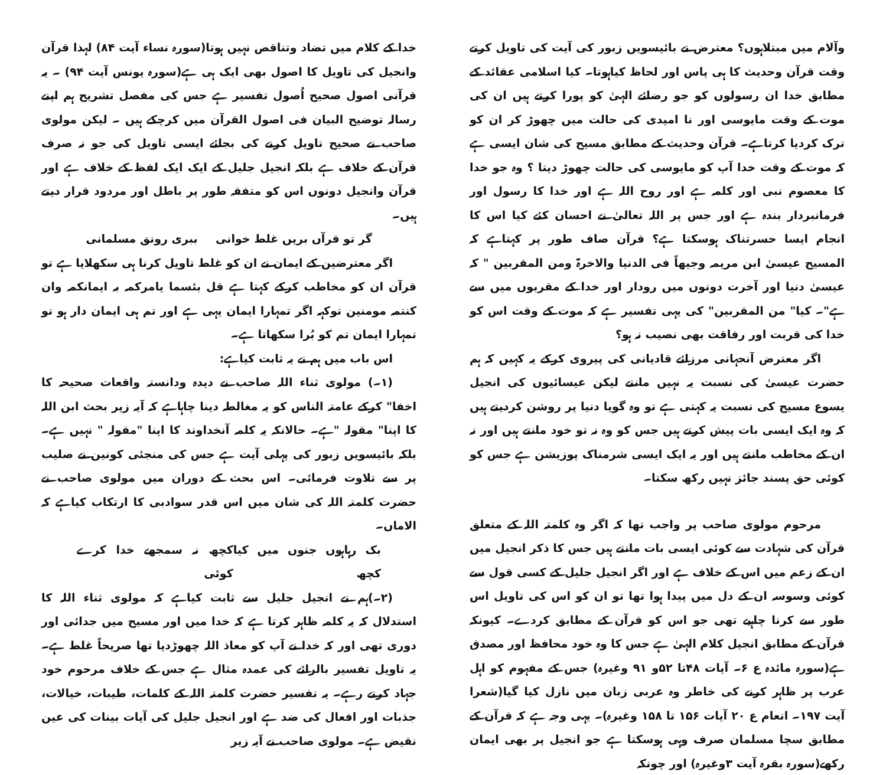وآلام میں مبتلاہوں؟ معترض نے بائیسویں زبور کی آیت کی تاویل کرتے وقت قرآن وحدیث کا ہی پاس اور لحاظ کیاہوتا۔ کیا اسلامی عقائد کے مطابق خدا ان رسولوں کو جو رضائے الہیٰ کو پورا کرتے ہیں ان کی موت کے وقت مایوسی اور نا امیدی کی حالت میں چھوڑ کر ان کو ترک کردیا کرتاہے۔ قرآن وحدیث کے مطابق مسیح کی شان ایسی ہے کہ موت کے وقت خدا آپ کو مایوسی کی حالت چھوڑ دیتا ؟ وہ جو خدا کا معصوم نبی اور کلمہ ہے اور روح اللہ ہے اور خدا کا رسول اور فرمانبردار بندہ ہے اور جس پر اللہ تعالیٰ نے احسان کئے کیا اس کا انجام ایسا حسرتناک ہوسکتا ہے؟ قرآن صاف طور پر کہتاہے کہ المسیح عیسیٰ ابن مریمہ وجیھاً فی الدنیا والاخرۃ ومن المقربین " کہ عیسیٰ دنیا اور آخرت دونوں میں رودار اور خدا کے مقربوں میں سے ہے"۔ کیا" من المقربین" کی یہی تفسیر ہے کہ موت کے وقت اس کو خدا کی قربت اور رفاقت بھی نصیب نہ ہو؟
اگر معترض آنجہانی مرزائے قادیانی کی پیروی کرکے یہ کہیں کہ ہم حضرت عیسیٰ کی نسبت یہ نہیں مانتے لیکن عیسائیوں کی انجیل یسوع مسیح کی نسبت یہ کہتی ہے تو وہ گویا دنیا پر روشن کردیتے ہیں کہ وہ ایک ایسی بات پیش کرتے ہیں جس کو وہ نہ تو خود مانتے ہیں اور نہ ان کے مخاطب مانتے ہیں اور یہ ایک ایسی شرمناک پوزیشن ہے جس کو کوئی حق پسند جائز نہیں رکھ سکتا۔
مرحوم مولوی صاحب پر واجب تھا کہ اگر وہ کلمتہ اللہ کے متعلق قرآن کی شہادت سے کوئی ایسی بات مانتے ہیں جس کا ذکر انجیل میں ان کے زعم میں اس کے خلاف ہے اور اگر انجیل جلیل کے کسی قول سے کوئی وسوسہ ان کے دل میں پیدا ہوا تھا تو ان کو اس کی تاویل اس طور سے کرنا چاہیے تھی جو اس کو قرآن کے مطابق کردے۔ کیونکہ قرآن کے مطابق انجیل کلام الہیٰ ہے جس کا وہ خود محافظ اور مصدق ہے(سورہ مائدہ ع ۶۔ آیات ۴۸تا ۵۲و ۹۱ وغیرہ) جس کے مفہوم کو اہل عرب پر ظاہر کرنے کی خاطر وہ عربی زبان میں نازل کیا گیا(شعرا آیت ۱۹۷۔ انعام ع ۲۰ آیات ۱۵۶ تا ۱۵۸ وغیرہ)۔ یہی وجہ ہے کہ قرآن کے مطابق سچا مسلمان صرف وہی ہوسکتا ہے جو انجیل پر بھی ایمان رکھے(سورہ بقرہ آیت ۳وغیرہ) اور چونکہ
خدا کے کلام میں تضاد وتناقص نہیں ہوتا(سورہ نساء آیت ۸۴) لہذا قرآن وانجیل کی تاویل کا اصول بھی ایک ہی ہے(سورہ یونس آیت ۹۴) ۔ یہ قرآنی اصول صحیح اُصول تفسیر ہے جس کی مفصل تشریح ہم اپنے رسالہ توضیح البیان فی اصول القرآن میں کرچکے ہیں ۔ لیکن مولوی صاحب نے صحیح تاویل کرنے کی بجائے ایسی تاویل کی جو نہ صرف قرآن کے خلاف ہے بلکہ انجیل جلیل کے ایک ایک لفظ کے خلاف ہے اور قرآن وانجیل دونوں اس کو متفقہ طور پر باطل اور مردود قرار دیتے ہیں۔
گر تو قرآں بریں غلط خوانی ببری رونق مسلمانی
اگر معترضین کے ایمان نے ان کو غلط تاویل کرنا ہی سکھلایا ہے تو قرآن ان کو مخاطب کرکے کہتا ہے قل بئسما یامرکمہ بہ ایمانکمہ وان کنتمہ مومنین توکہہ اگر تمہارا ایمان یہی ہے اور تم ہی ایمان دار ہو تو تمہارا ایمان تم کو بُرا سکھاتا ہے۔
اس باب میں ہم نے یہ ثابت کیاہے:
(۱۔) مولوی ثناء اللہ صاحب نے دیدہ ودانستہ واقعات صحیحہ کا اخفا" کرکے عامتہ الناس کو یہ مغالطہ دینا چاہاہے کہ آیہ زیر بحث ابن اللہ کا اپنا" مقولہ "ہے۔ حالانکہ یہ کلمہ آنخداوند کا اپنا "مقولہ " نہیں ہے۔ بلکہ بائیسویں زبور کی پہلی آیت ہے جس کی منجئی کونین نے صلیب پر سے تلاوت فرمائی۔ اس بحث کے دوران میں مولوی صاحب نے حضرت کلمتہ اللہ کی شان میں اس قدر سوادبی کا ارتکاب کیاہے کہ الاماں۔
بک رہاہوں جنوں میں کیا کچھ کچھ نہ سمجھے خدا کرے کوئی
(۲۔)ہم نے انجیل جلیل سے ثابت کیاہے کہ مولوی ثناء اللہ کا استدلال کہ یہ کلمہ ظاہر کرتا ہے کہ خدا میں اور مسیح میں جدائی اور دوری تھی اور کہ خدا نے آپ کو معاذ اللہ چھوڑدیا تھا صریحاً غلط ہے۔ یہ تاویل تفسیر بالرائے کی عمدہ مثال ہے جس کے خلاف مرحوم خود جہاد کرتے رہے۔ یہ تفسیر حضرت کلمتہ اللہ کے کلمات، طیبات، خیالات، جذبات اور افعال کی ضد ہے اور انجیل جلیل کی آیات بینات کی عین نقیض ہے۔ مولوی صاحب نے آیہ زیر